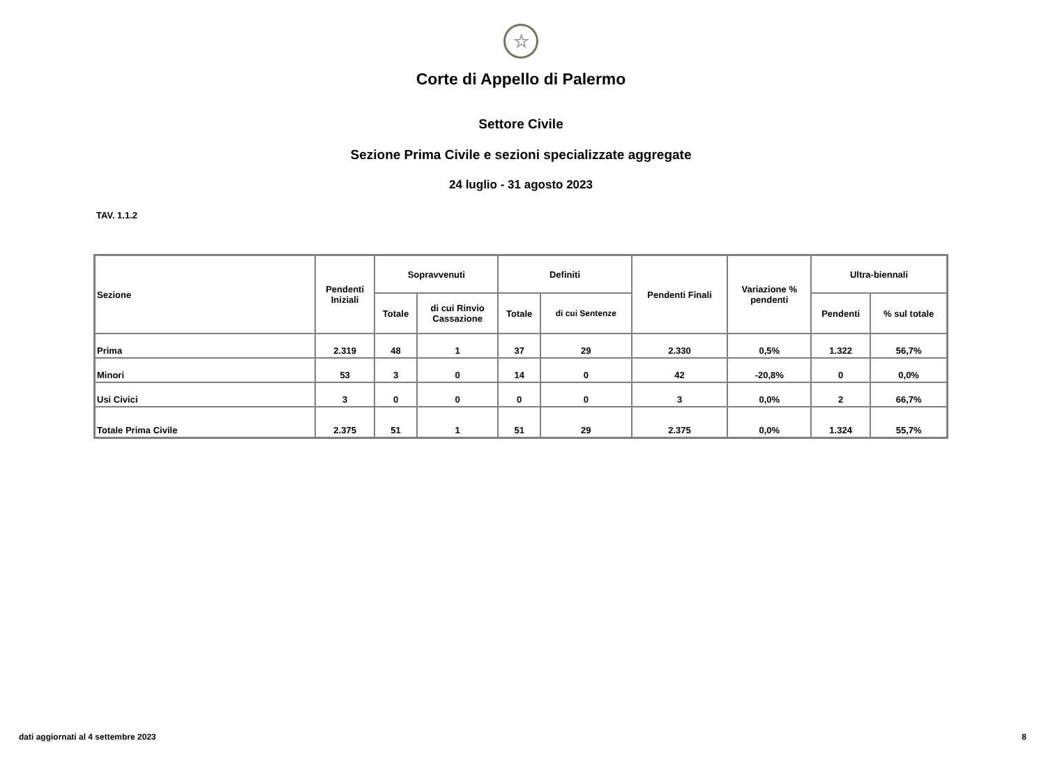☆
Corte di Appello di Palermo
Settore Civile
Sezione Prima Civile e sezioni specializzate aggregate
24 luglio - 31 agosto 2023
TAV. 1.1.2
| Sezione | Pendenti Iniziali | Sopravvenuti | | Definiti | | Pendenti Finali | Variazione % pendenti | Ultra-biennali | |
| --- | --- | --- | --- | --- | --- | --- | --- | --- | --- |
| | | Totale | di cui Rinvio Cassazione | Totale | di cui Sentenze | | | Pendenti | % sul totale |
| Prima | 2.319 | 48 | 1 | 37 | 29 | 2.330 | 0,5% | 1.322 | 56,7% |
| Minori | 53 | 3 | 0 | 14 | 0 | 42 | -20,8% | 0 | 0,0% |
| Usi Civici | 3 | 0 | 0 | 0 | 0 | 3 | 0,0% | 2 | 66,7% |
| Totale Prima Civile | 2.375 | 51 | 1 | 51 | 29 | 2.375 | 0,0% | 1.324 | 55,7% |
dati aggiornati al 4 settembre 2023 8